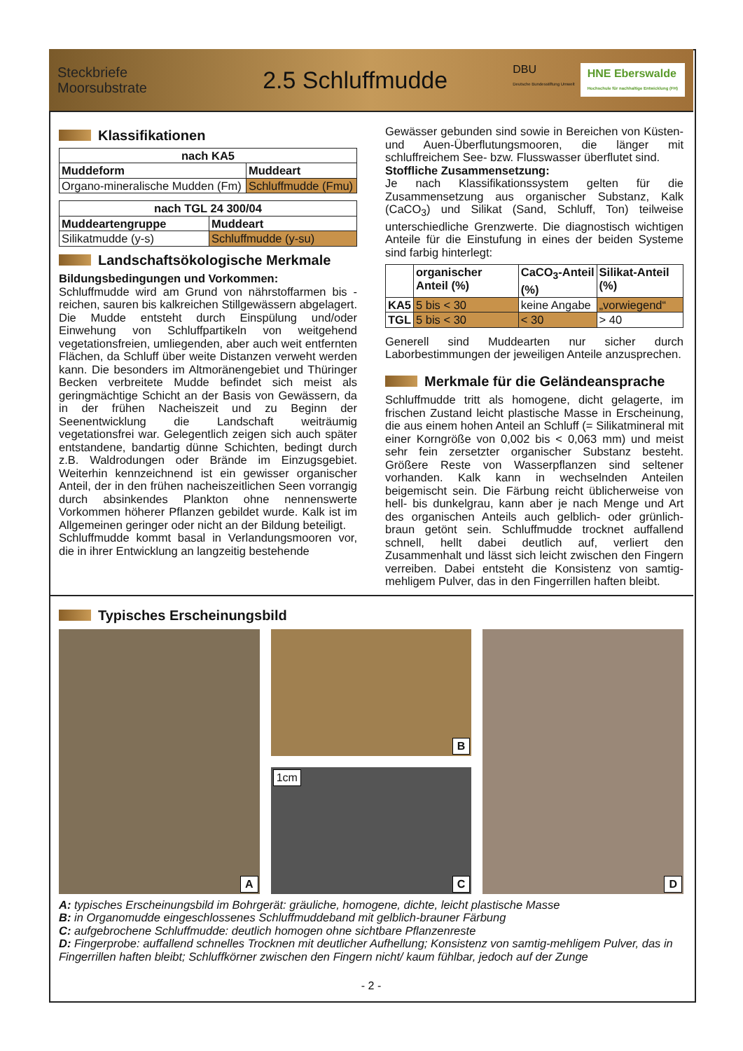Steckbriefe
Moorsubstrate
2.5 Schluffmudde
DBU
Deutsche Bundesstiftung Umwelt
HNE Eberswalde
Hochschule für nachhaltige Entwicklung (FH)
Klassifikationen
| nach KA5 | |
| --- | --- |
| Muddeform | Muddeart |
| Organo-mineralische Mudden (Fm) | Schluffmudde (Fmu) |
| nach TGL 24 300/04 | |
| --- | --- |
| Muddeartengruppe | Muddeart |
| Silikatmudde (y-s) | Schluffmudde (y-su) |
Landschaftsökologische Merkmale
Bildungsbedingungen und Vorkommen:
Schluffmudde wird am Grund von nährstoffarmen bis -reichen, sauren bis kalkreichen Stillgewässern abgelagert. Die Mudde entsteht durch Einspülung und/oder Einwehung von Schluffpartikeln von weitgehend vegetationsfreien, umliegenden, aber auch weit entfernten Flächen, da Schluff über weite Distanzen verweht werden kann. Die besonders im Altmoränengebiet und Thüringer Becken verbreitete Mudde befindet sich meist als geringmächtige Schicht an der Basis von Gewässern, da in der frühen Nacheiszeit und zu Beginn der Seenentwicklung die Landschaft weiträumig vegetationsfrei war. Gelegentlich zeigen sich auch später entstandene, bandartig dünne Schichten, bedingt durch z.B. Waldrodungen oder Brände im Einzugsgebiet. Weiterhin kennzeichnend ist ein gewisser organischer Anteil, der in den frühen nacheiszeitlichen Seen vorrangig durch absinkendes Plankton ohne nennenswerte Vorkommen höherer Pflanzen gebildet wurde. Kalk ist im Allgemeinen geringer oder nicht an der Bildung beteiligt.
Schluffmudde kommt basal in Verlandungsmooren vor, die in ihrer Entwicklung an langzeitig bestehende
Gewässer gebunden sind sowie in Bereichen von Küsten- und Auen-Überflutungsmooren, die länger mit schluffreichem See- bzw. Flusswasser überflutet sind.
Stoffliche Zusammensetzung:
Je nach Klassifikationssystem gelten für die Zusammensetzung aus organischer Substanz, Kalk (CaCO<sub>3</sub>) und Silikat (Sand, Schluff, Ton) teilweise unterschiedliche Grenzwerte. Die diagnostisch wichtigen Anteile für die Einstufung in eines der beiden Systeme sind farbig hinterlegt:
| | organischer Anteil (%) | CaCO<sub>3</sub>-Anteil (%) | Silikat-Anteil (%) |
| --- | --- | --- | --- |
| KA5 | 5 bis < 30 | keine Angabe | „vorwiegend“ |
| TGL | 5 bis < 30 | < 30 | > 40 |
Generell sind Muddearten nur sicher durch Laborbestimmungen der jeweiligen Anteile anzusprechen.
Merkmale für die Geländeansprache
Schluffmudde tritt als homogene, dicht gelagerte, im frischen Zustand leicht plastische Masse in Erscheinung, die aus einem hohen Anteil an Schluff (= Silikatmineral mit einer Korngröße von 0,002 bis < 0,063 mm) und meist sehr fein zersetzter organischer Substanz besteht. Größere Reste von Wasserpflanzen sind seltener vorhanden. Kalk kann in wechselnden Anteilen beigemischt sein. Die Färbung reicht üblicherweise von hell- bis dunkelgrau, kann aber je nach Menge und Art des organischen Anteils auch gelblich- oder grünlich-braun getönt sein. Schluffmudde trocknet auffallend schnell, hellt dabei deutlich auf, verliert den Zusammenhalt und lässt sich leicht zwischen den Fingern verreiben. Dabei entsteht die Konsistenz von samtig-mehligem Pulver, das in den Fingerrillen haften bleibt.
Typisches Erscheinungsbild
A
B
1cm
C
D
A: typisches Erscheinungsbild im Bohrgerät: gräuliche, homogene, dichte, leicht plastische Masse
B: in Organomudde eingeschlossenes Schluffmuddeband mit gelblich-brauner Färbung
C: aufgebrochene Schluffmudde: deutlich homogen ohne sichtbare Pflanzenreste
D: Fingerprobe: auffallend schnelles Trocknen mit deutlicher Aufhellung; Konsistenz von samtig-mehligem Pulver, das in Fingerrillen haften bleibt; Schluffkörner zwischen den Fingern nicht/ kaum fühlbar, jedoch auf der Zunge
- 2 -